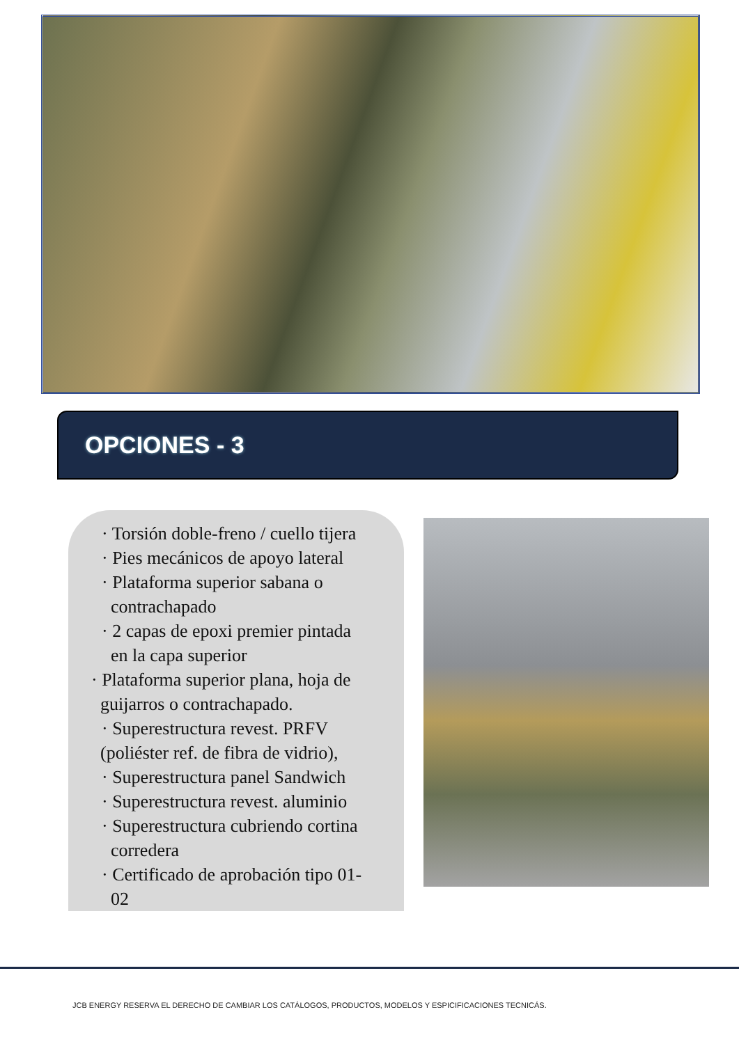OPCIONES - 3
· Torsión doble-freno / cuello tijera
· Pies mecánicos de apoyo lateral
· Plataforma superior sabana o
contrachapado
· 2 capas de epoxi premier pintada
en la capa superior
· Plataforma superior plana, hoja de
guijarros o contrachapado.
· Superestructura revest. PRFV
(poliéster ref. de fibra de vidrio),
· Superestructura panel Sandwich
· Superestructura revest. aluminio
· Superestructura cubriendo cortina
corredera
· Certificado de aprobación tipo 01-
02
JCB ENERGY RESERVA EL DERECHO DE CAMBIAR LOS CATÁLOGOS, PRODUCTOS, MODELOS Y ESPICIFICACIONES TECNICÁS.